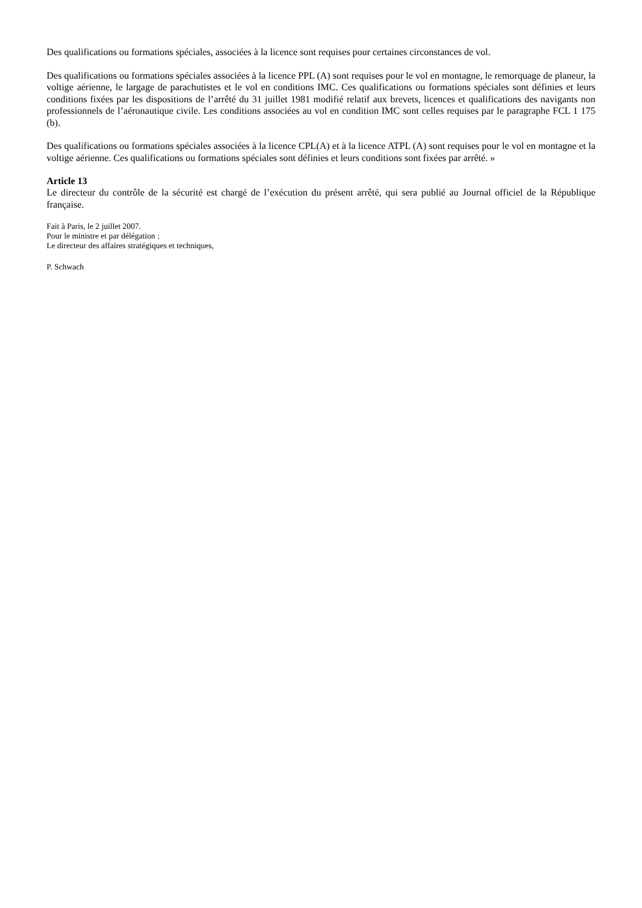Des qualifications ou formations spéciales, associées à la licence sont requises pour certaines circonstances de vol.
Des qualifications ou formations spéciales associées à la licence PPL (A) sont requises pour le vol en montagne, le remorquage de planeur, la voltige aérienne, le largage de parachutistes et le vol en conditions IMC. Ces qualifications ou formations spéciales sont définies et leurs conditions fixées par les dispositions de l’arrêté du 31 juillet 1981 modifié relatif aux brevets, licences et qualifications des navigants non professionnels de l’aéronautique civile. Les conditions associées au vol en condition IMC sont celles requises par le paragraphe FCL 1 175 (b).
Des qualifications ou formations spéciales associées à la licence CPL(A) et à la licence ATPL (A) sont requises pour le vol en montagne et la voltige aérienne. Ces qualifications ou formations spéciales sont définies et leurs conditions sont fixées par arrêté. »
Article 13
Le directeur du contrôle de la sécurité est chargé de l’exécution du présent arrêté, qui sera publié au Journal officiel de la République française.
Fait à Paris, le 2 juillet 2007.
Pour le ministre et par délégation :
Le directeur des affaires stratégiques et techniques,
P. Schwach